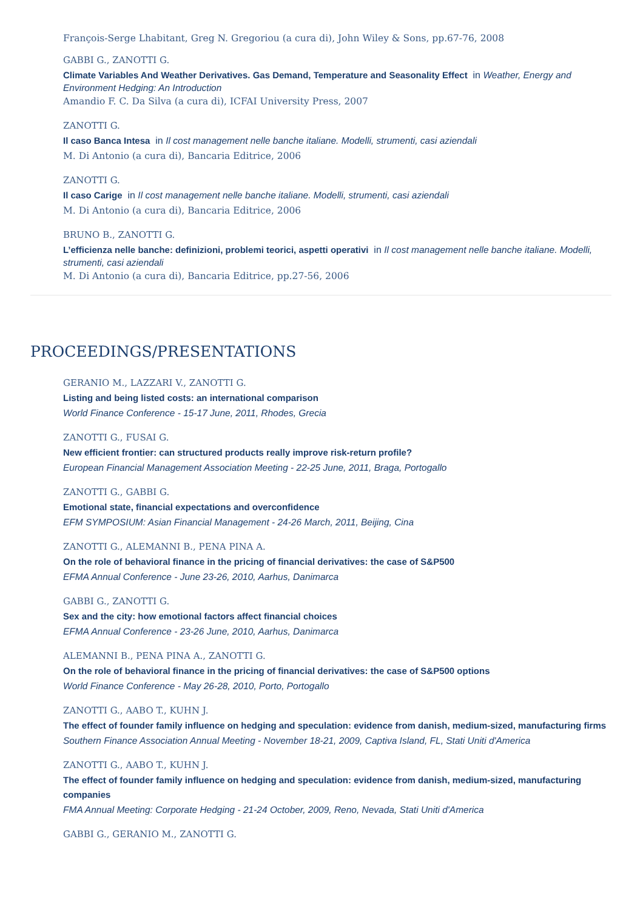François-Serge Lhabitant, Greg N. Gregoriou (a cura di), John Wiley & Sons, pp.67-76, 2008
GABBI G., ZANOTTI G.
Climate Variables And Weather Derivatives. Gas Demand, Temperature and Seasonality Effect in Weather, Energy and Environment Hedging: An Introduction
Amandio F. C. Da Silva (a cura di), ICFAI University Press, 2007
ZANOTTI G.
Il caso Banca Intesa in Il cost management nelle banche italiane. Modelli, strumenti, casi aziendali
M. Di Antonio (a cura di), Bancaria Editrice, 2006
ZANOTTI G.
Il caso Carige in Il cost management nelle banche italiane. Modelli, strumenti, casi aziendali
M. Di Antonio (a cura di), Bancaria Editrice, 2006
BRUNO B., ZANOTTI G.
L’efficienza nelle banche: definizioni, problemi teorici, aspetti operativi in Il cost management nelle banche italiane. Modelli, strumenti, casi aziendali
M. Di Antonio (a cura di), Bancaria Editrice, pp.27-56, 2006
PROCEEDINGS/PRESENTATIONS
GERANIO M., LAZZARI V., ZANOTTI G.
Listing and being listed costs: an international comparison
World Finance Conference - 15-17 June, 2011, Rhodes, Grecia
ZANOTTI G., FUSAI G.
New efficient frontier: can structured products really improve risk-return profile?
European Financial Management Association Meeting - 22-25 June, 2011, Braga, Portogallo
ZANOTTI G., GABBI G.
Emotional state, financial expectations and overconfidence
EFM SYMPOSIUM: Asian Financial Management - 24-26 March, 2011, Beijing, Cina
ZANOTTI G., ALEMANNI B., PENA PINA A.
On the role of behavioral finance in the pricing of financial derivatives: the case of S&P500
EFMA Annual Conference - June 23-26, 2010, Aarhus, Danimarca
GABBI G., ZANOTTI G.
Sex and the city: how emotional factors affect financial choices
EFMA Annual Conference - 23-26 June, 2010, Aarhus, Danimarca
ALEMANNI B., PENA PINA A., ZANOTTI G.
On the role of behavioral finance in the pricing of financial derivatives: the case of S&P500 options
World Finance Conference - May 26-28, 2010, Porto, Portogallo
ZANOTTI G., AABO T., KUHN J.
The effect of founder family influence on hedging and speculation: evidence from danish, medium-sized, manufacturing firms
Southern Finance Association Annual Meeting - November 18-21, 2009, Captiva Island, FL, Stati Uniti d'America
ZANOTTI G., AABO T., KUHN J.
The effect of founder family influence on hedging and speculation: evidence from danish, medium-sized, manufacturing companies
FMA Annual Meeting: Corporate Hedging - 21-24 October, 2009, Reno, Nevada, Stati Uniti d'America
GABBI G., GERANIO M., ZANOTTI G.